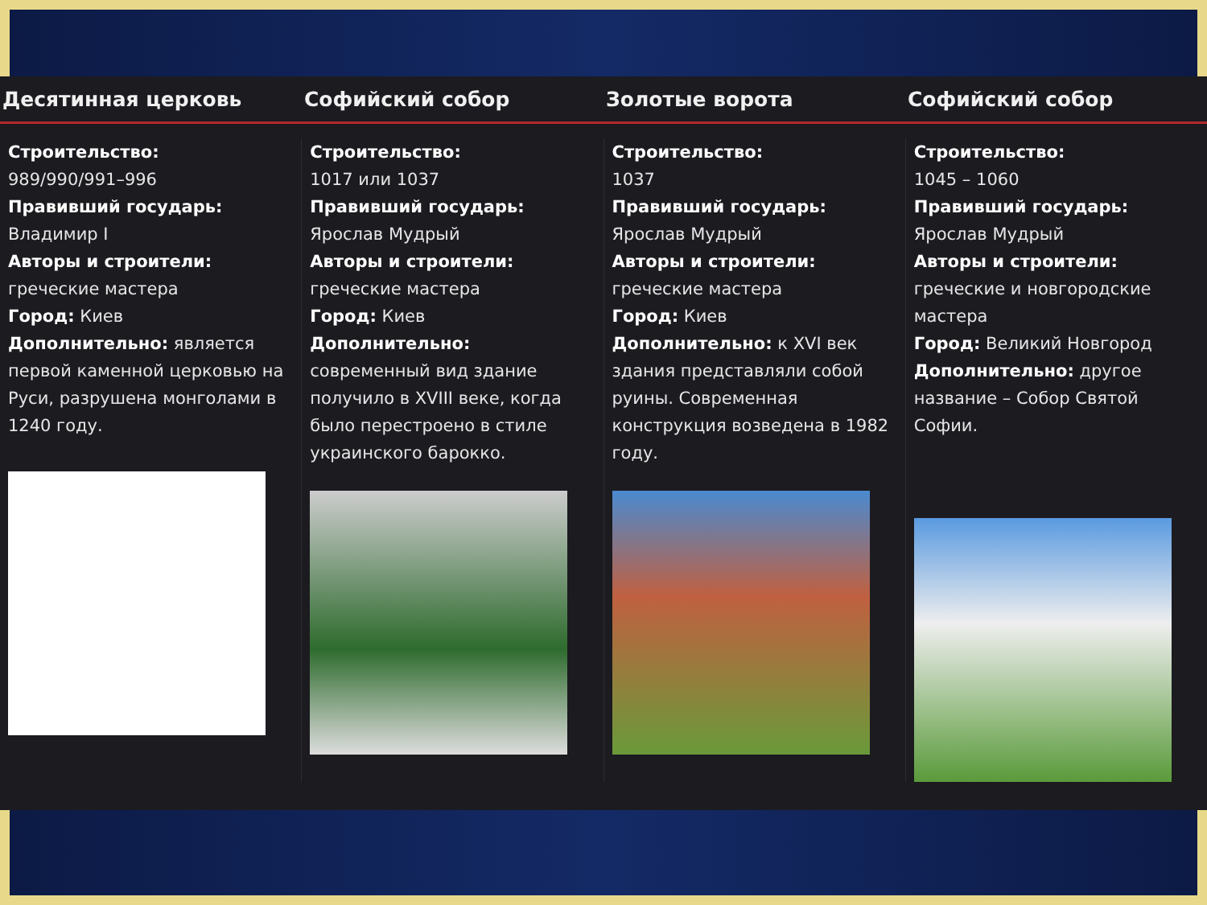Десятинная церковь Софийский собор Золотые ворота Софийский собор
Строительство:
989/990/991–996
Правивший государь:
Владимир I
Авторы и строители:
греческие мастера
Город: Киев
Дополнительно: является первой каменной церковью на Руси, разрушена монголами в 1240 году.
Строительство:
1017 или 1037
Правивший государь:
Ярослав Мудрый
Авторы и строители:
греческие мастера
Город: Киев
Дополнительно:
современный вид здание получило в XVIII веке, когда было перестроено в стиле украинского барокко.
Строительство:
1037
Правивший государь:
Ярослав Мудрый
Авторы и строители:
греческие мастера
Город: Киев
Дополнительно: к XVI век здания представляли собой руины. Современная конструкция возведена в 1982 году.
Строительство:
1045 – 1060
Правивший государь:
Ярослав Мудрый
Авторы и строители:
греческие и новгородские мастера
Город: Великий Новгород
Дополнительно: другое название – Собор Святой Софии.